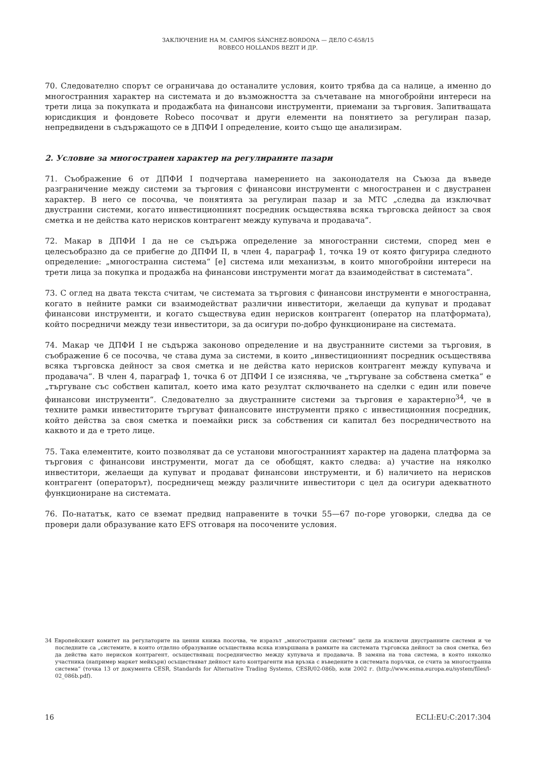ЗАКЛЮЧЕНИЕ НА M. CAMPOS SÁNCHEZ-BORDONA — ДЕЛО C-658/15
ROBECO HOLLANDS BEZIT И ДР.
70. Следователно спорът се ограничава до останалите условия, които трябва да са налице, а именно до многостранния характер на системата и до възможността за съчетаване на многобройни интереси на трети лица за покупката и продажбата на финансови инструменти, приемани за търговия. Запитващата юрисдикция и фондовете Robeco посочват и други елементи на понятието за регулиран пазар, непредвидени в съдържащото се в ДПФИ I определение, които също ще анализирам.
2. Условие за многостранен характер на регулираните пазари
71. Съображение 6 от ДПФИ I подчертава намерението на законодателя на Съюза да въведе разграничение между системи за търговия с финансови инструменти с многостранен и с двустранен характер. В него се посочва, че понятията за регулиран пазар и за МТС „следва да изключват двустранни системи, когато инвестиционният посредник осъществява всяка търговска дейност за своя сметка и не действа като нерисков контрагент между купувача и продавача“.
72. Макар в ДПФИ I да не се съдържа определение за многостранни системи, според мен е целесъобразно да се прибегне до ДПФИ II, в член 4, параграф 1, точка 19 от която фигурира следното определение: „многостранна система“ [е] система или механизъм, в които многобройни интереси на трети лица за покупка и продажба на финансови инструменти могат да взаимодействат в системата“.
73. С оглед на двата текста считам, че системата за търговия с финансови инструменти е многостранна, когато в нейните рамки си взаимодействат различни инвеститори, желаещи да купуват и продават финансови инструменти, и когато съществува един нерисков контрагент (оператор на платформата), който посредничи между тези инвеститори, за да осигури по-добро функциониране на системата.
74. Макар че ДПФИ I не съдържа законово определение и на двустранните системи за търговия, в съображение 6 се посочва, че става дума за системи, в които „инвестиционният посредник осъществява всяка търговска дейност за своя сметка и не действа като нерисков контрагент между купувача и продавача“. В член 4, параграф 1, точка 6 от ДПФИ I се изяснява, че „търгуване за собствена сметка“ е „търгуване със собствен капитал, което има като резултат сключването на сделки с един или повече финансови инструменти“. Следователно за двустранните системи за търговия е характерно<sup>34</sup>, че в техните рамки инвеститорите търгуват финансовите инструменти пряко с инвестиционния посредник, който действа за своя сметка и поемайки риск за собствения си капитал без посредничеството на каквото и да е трето лице.
75. Така елементите, които позволяват да се установи многостранният характер на дадена платформа за търговия с финансови инструменти, могат да се обобщят, както следва: а) участие на няколко инвеститори, желаещи да купуват и продават финансови инструменти, и б) наличието на нерисков контрагент (операторът), посредничещ между различните инвеститори с цел да осигури адекватното функциониране на системата.
76. По-нататък, като се вземат предвид направените в точки 55—67 по-горе уговорки, следва да се провери дали образувание като EFS отговаря на посочените условия.
34 Европейският комитет на регулаторите на ценни книжа посочва, че изразът „многостранни системи“ цели да изключи двустранните системи и че последните са „системите, в които отделно образувание осъществява всяка извършвана в рамките на системата търговска дейност за своя сметка, без да действа като нерисков контрагент, осъществяващ посредничество между купувача и продавача. В замяна на това система, в която няколко участника (например маркет мейкъри) осъществяват дейност като контрагенти във връзка с въведените в системата поръчки, се счита за многостранна система“ (точка 13 от документа CESR, Standards for Alternative Trading Systems, CESR/02-086b, юли 2002 г. (http://www.esma.europa.eu/system/files/l-02_086b.pdf).
16 ECLI:EU:C:2017:304